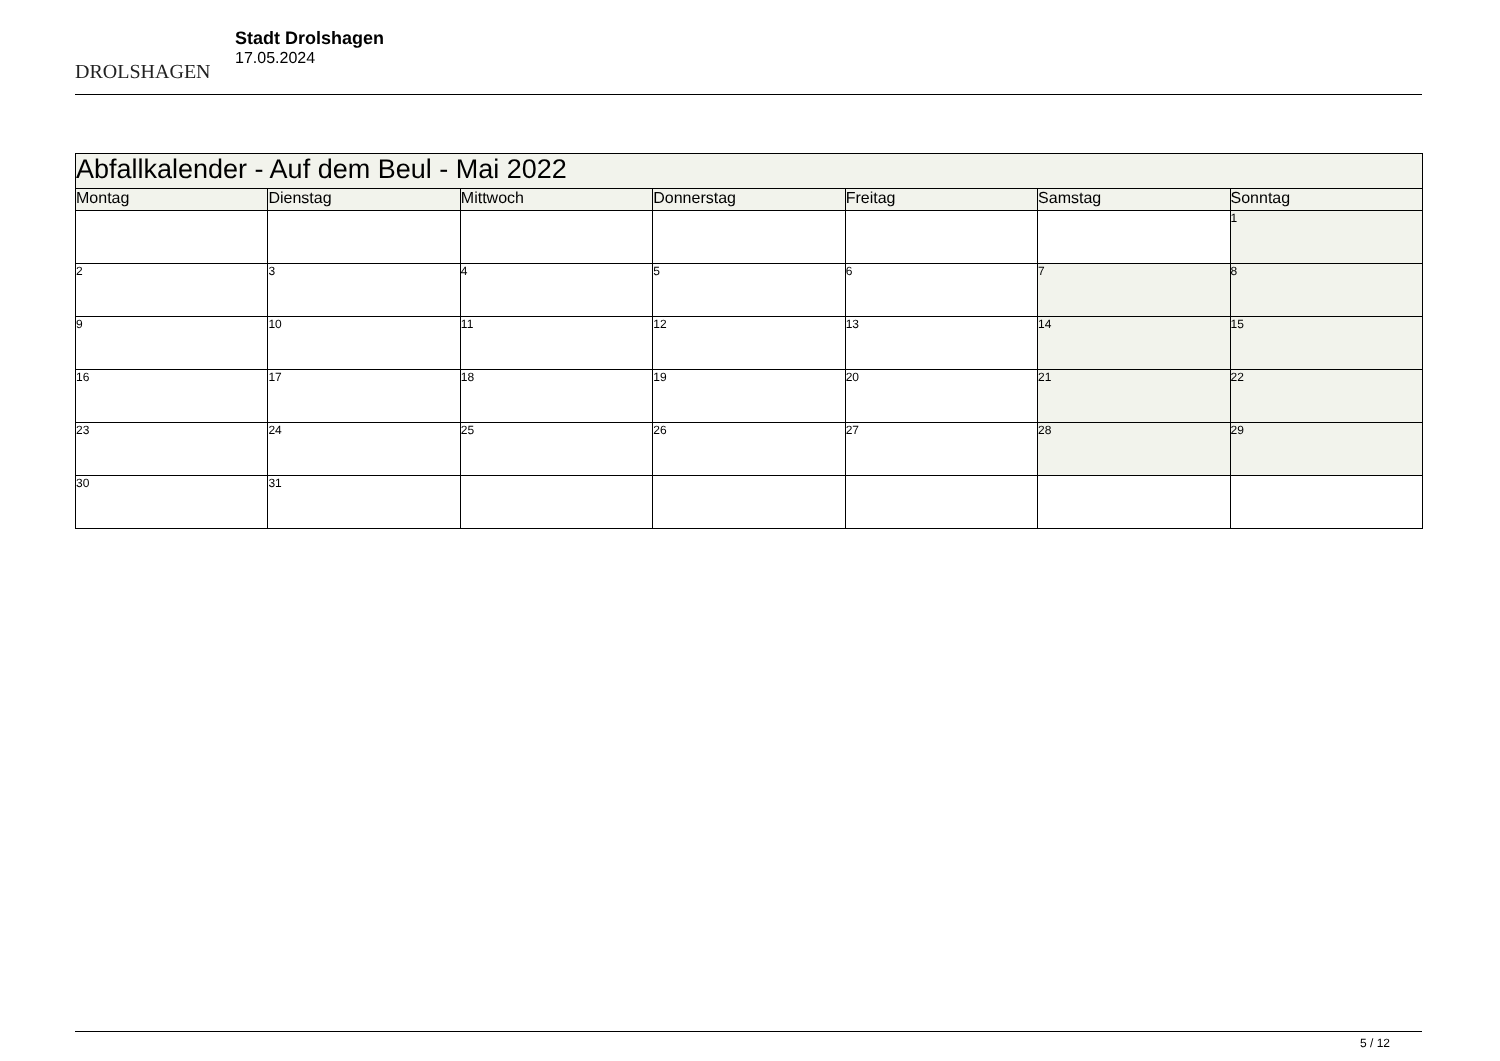DROLSHAGEN
Stadt Drolshagen
17.05.2024
| Abfallkalender - Auf dem Beul - Mai 2022 | | | | | | |
| --- | --- | --- | --- | --- | --- | --- |
| Montag | Dienstag | Mittwoch | Donnerstag | Freitag | Samstag | Sonntag |
| | | | | | | 1 |
| 2 | 3 | 4 | 5 | 6 | 7 | 8 |
| 9 | 10 | 11 | 12 | 13 | 14 | 15 |
| 16 | 17 | 18 | 19 | 20 | 21 | 22 |
| 23 | 24 | 25 | 26 | 27 | 28 | 29 |
| 30 | 31 | | | | | |
5 / 12